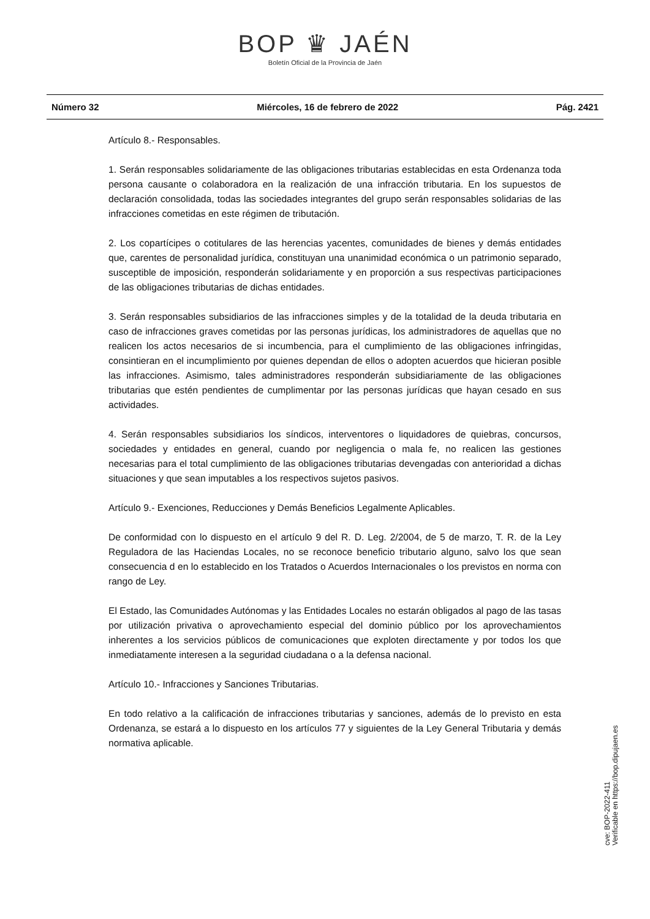BOP ♛ JAÉN
Boletín Oficial de la Provincia de Jaén
Número 32 Miércoles, 16 de febrero de 2022 Pág. 2421
Artículo 8.- Responsables.
1. Serán responsables solidariamente de las obligaciones tributarias establecidas en esta Ordenanza toda persona causante o colaboradora en la realización de una infracción tributaria. En los supuestos de declaración consolidada, todas las sociedades integrantes del grupo serán responsables solidarias de las infracciones cometidas en este régimen de tributación.
2. Los copartícipes o cotitulares de las herencias yacentes, comunidades de bienes y demás entidades que, carentes de personalidad jurídica, constituyan una unanimidad económica o un patrimonio separado, susceptible de imposición, responderán solidariamente y en proporción a sus respectivas participaciones de las obligaciones tributarias de dichas entidades.
3. Serán responsables subsidiarios de las infracciones simples y de la totalidad de la deuda tributaria en caso de infracciones graves cometidas por las personas jurídicas, los administradores de aquellas que no realicen los actos necesarios de si incumbencia, para el cumplimiento de las obligaciones infringidas, consintieran en el incumplimiento por quienes dependan de ellos o adopten acuerdos que hicieran posible las infracciones. Asimismo, tales administradores responderán subsidiariamente de las obligaciones tributarias que estén pendientes de cumplimentar por las personas jurídicas que hayan cesado en sus actividades.
4. Serán responsables subsidiarios los síndicos, interventores o liquidadores de quiebras, concursos, sociedades y entidades en general, cuando por negligencia o mala fe, no realicen las gestiones necesarias para el total cumplimiento de las obligaciones tributarias devengadas con anterioridad a dichas situaciones y que sean imputables a los respectivos sujetos pasivos.
Artículo 9.- Exenciones, Reducciones y Demás Beneficios Legalmente Aplicables.
De conformidad con lo dispuesto en el artículo 9 del R. D. Leg. 2/2004, de 5 de marzo, T. R. de la Ley Reguladora de las Haciendas Locales, no se reconoce beneficio tributario alguno, salvo los que sean consecuencia d en lo establecido en los Tratados o Acuerdos Internacionales o los previstos en norma con rango de Ley.
El Estado, las Comunidades Autónomas y las Entidades Locales no estarán obligados al pago de las tasas por utilización privativa o aprovechamiento especial del dominio público por los aprovechamientos inherentes a los servicios públicos de comunicaciones que exploten directamente y por todos los que inmediatamente interesen a la seguridad ciudadana o a la defensa nacional.
Artículo 10.- Infracciones y Sanciones Tributarias.
En todo relativo a la calificación de infracciones tributarias y sanciones, además de lo previsto en esta Ordenanza, se estará a lo dispuesto en los artículos 77 y siguientes de la Ley General Tributaria y demás normativa aplicable.
cve: BOP-2022-411
Verificable en https://bop.dipujaen.es